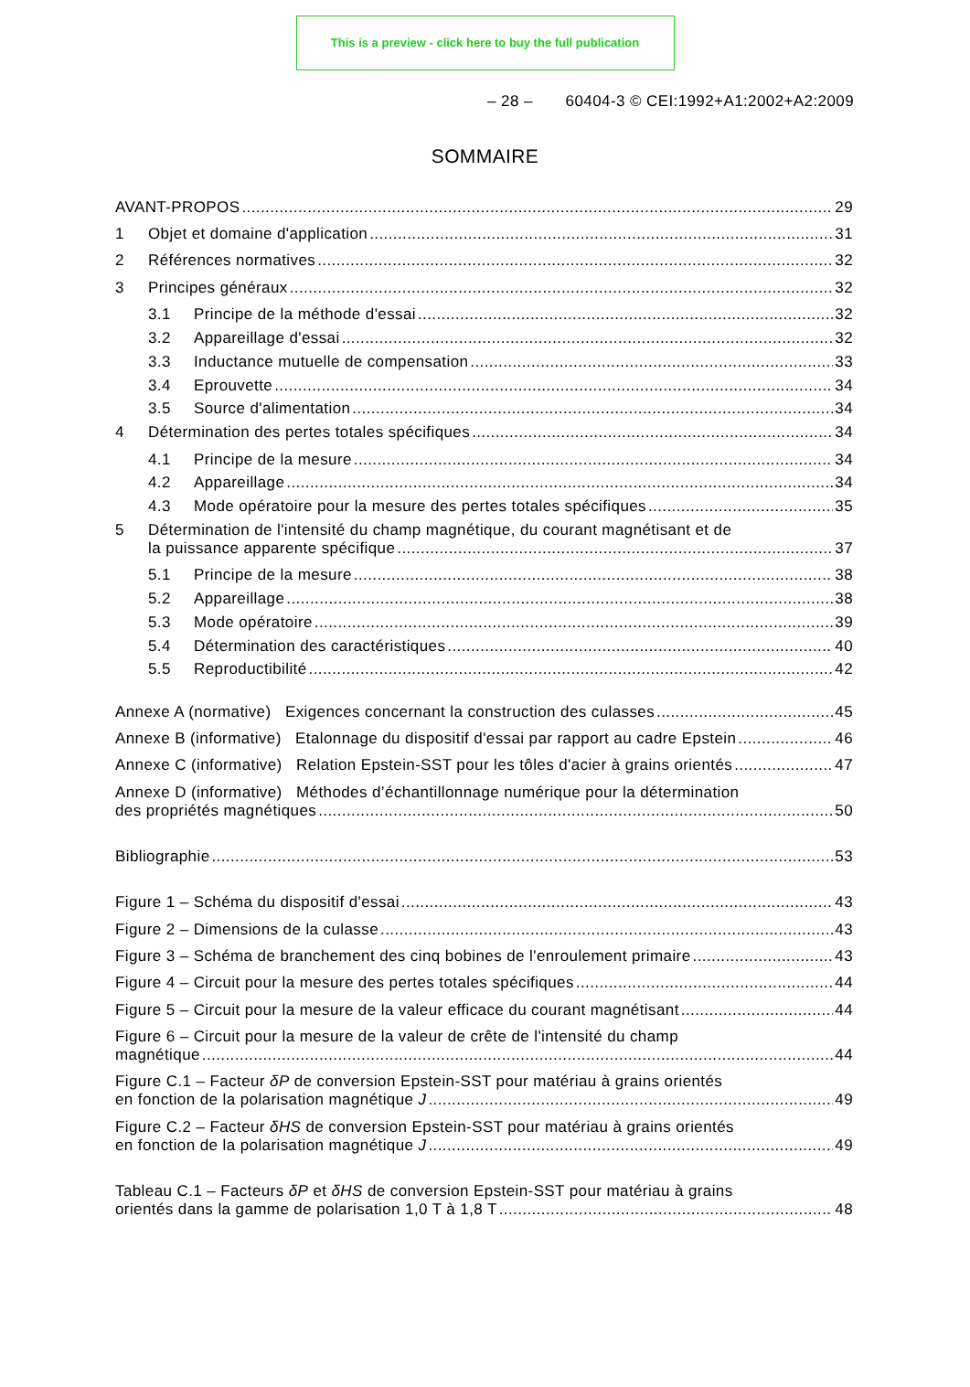This is a preview - click here to buy the full publication
– 28 – 60404-3 © CEI:1992+A1:2002+A2:2009
SOMMAIRE
AVANT-PROPOS 29
1 Objet et domaine d'application 31
2 Références normatives 32
3 Principes généraux 32
3.1 Principe de la méthode d'essai 32
3.2 Appareillage d'essai 32
3.3 Inductance mutuelle de compensation 33
3.4 Eprouvette 34
3.5 Source d'alimentation 34
4 Détermination des pertes totales spécifiques 34
4.1 Principe de la mesure 34
4.2 Appareillage 34
4.3 Mode opératoire pour la mesure des pertes totales spécifiques 35
5 Détermination de l'intensité du champ magnétique, du courant magnétisant et de
la puissance apparente spécifique 37
5.1 Principe de la mesure 38
5.2 Appareillage 38
5.3 Mode opératoire 39
5.4 Détermination des caractéristiques 40
5.5 Reproductibilité 42
Annexe A (normative) Exigences concernant la construction des culasses 45
Annexe B (informative) Etalonnage du dispositif d'essai par rapport au cadre Epstein 46
Annexe C (informative) Relation Epstein-SST pour les tôles d'acier à grains orientés 47
Annexe D (informative) Méthodes d’échantillonnage numérique pour la détermination
des propriétés magnétiques 50
Bibliographie 53
Figure 1 – Schéma du dispositif d'essai 43
Figure 2 – Dimensions de la culasse 43
Figure 3 – Schéma de branchement des cinq bobines de l'enroulement primaire 43
Figure 4 – Circuit pour la mesure des pertes totales spécifiques 44
Figure 5 – Circuit pour la mesure de la valeur efficace du courant magnétisant 44
Figure 6 – Circuit pour la mesure de la valeur de crête de l'intensité du champ
magnétique 44
Figure C.1 – Facteur δP de conversion Epstein-SST pour matériau à grains orientés
en fonction de la polarisation magnétique J 49
Figure C.2 – Facteur δHS de conversion Epstein-SST pour matériau à grains orientés
en fonction de la polarisation magnétique J 49
Tableau C.1 – Facteurs δP et δHS de conversion Epstein-SST pour matériau à grains
orientés dans la gamme de polarisation 1,0 T à 1,8 T 48